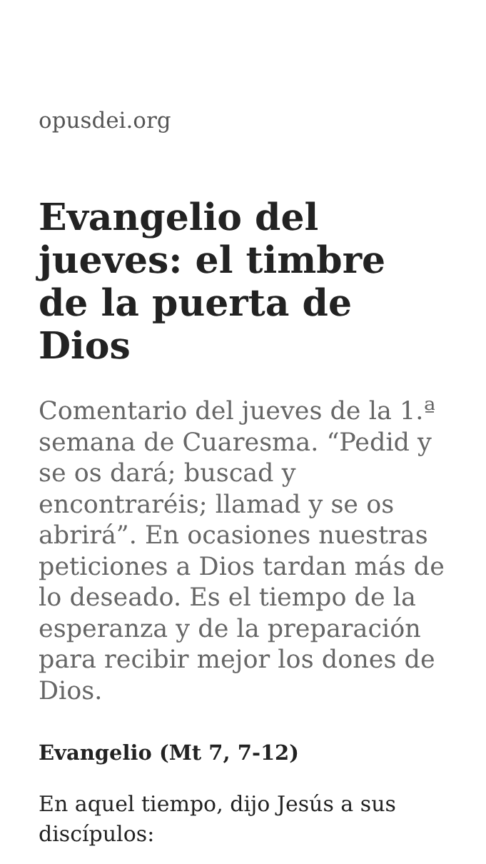opusdei.org
Evangelio del jueves: el timbre de la puerta de Dios
Comentario del jueves de la 1.ª semana de Cuaresma. “Pedid y se os dará; buscad y encontraréis; llamad y se os abrirá”. En ocasiones nuestras peticiones a Dios tardan más de lo deseado. Es el tiempo de la esperanza y de la preparación para recibir mejor los dones de Dios.
Evangelio (Mt 7, 7-12)
En aquel tiempo, dijo Jesús a sus discípulos: